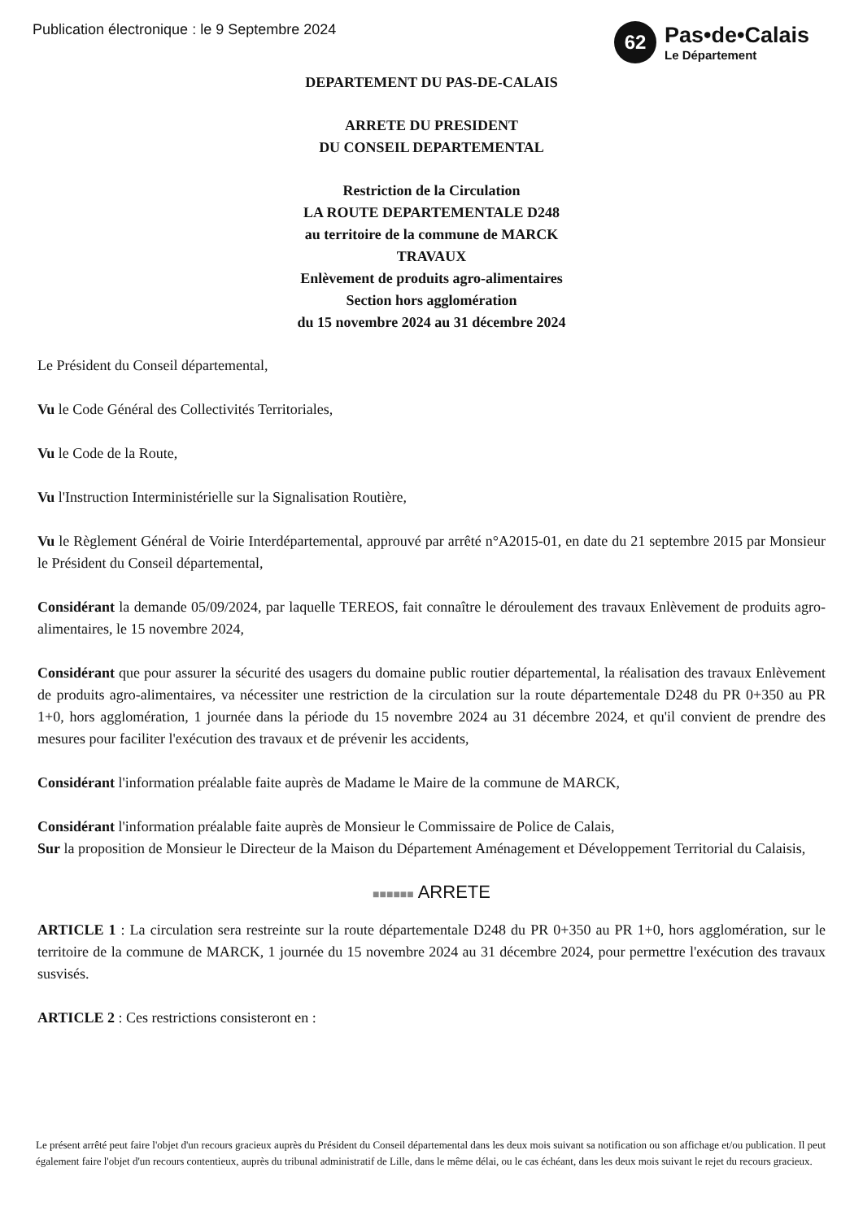Publication électronique : le 9 Septembre 2024
62
Pas•de•Calais
Le Département
DEPARTEMENT DU PAS-DE-CALAIS
ARRETE DU PRESIDENT
DU CONSEIL DEPARTEMENTAL
Restriction de la Circulation
LA ROUTE DEPARTEMENTALE D248
au territoire de la commune de MARCK
TRAVAUX
Enlèvement de produits agro-alimentaires
Section hors agglomération
du 15 novembre 2024 au 31 décembre 2024
Le Président du Conseil départemental,
Vu le Code Général des Collectivités Territoriales,
Vu le Code de la Route,
Vu l'Instruction Interministérielle sur la Signalisation Routière,
Vu le Règlement Général de Voirie Interdépartemental, approuvé par arrêté n°A2015-01, en date du 21 septembre 2015 par Monsieur le Président du Conseil départemental,
Considérant la demande 05/09/2024, par laquelle TEREOS, fait connaître le déroulement des travaux Enlèvement de produits agro-alimentaires, le 15 novembre 2024,
Considérant que pour assurer la sécurité des usagers du domaine public routier départemental, la réalisation des travaux Enlèvement de produits agro-alimentaires, va nécessiter une restriction de la circulation sur la route départementale D248 du PR 0+350 au PR 1+0, hors agglomération, 1 journée dans la période du 15 novembre 2024 au 31 décembre 2024, et qu'il convient de prendre des mesures pour faciliter l'exécution des travaux et de prévenir les accidents,
Considérant l'information préalable faite auprès de Madame le Maire de la commune de MARCK,
Considérant l'information préalable faite auprès de Monsieur le Commissaire de Police de Calais,
Sur la proposition de Monsieur le Directeur de la Maison du Département Aménagement et Développement Territorial du Calaisis,
■■■■■■ ARRETE
ARTICLE 1 : La circulation sera restreinte sur la route départementale D248 du PR 0+350 au PR 1+0, hors agglomération, sur le territoire de la commune de MARCK, 1 journée du 15 novembre 2024 au 31 décembre 2024, pour permettre l'exécution des travaux susvisés.
ARTICLE 2 : Ces restrictions consisteront en :
Le présent arrêté peut faire l'objet d'un recours gracieux auprès du Président du Conseil départemental dans les deux mois suivant sa notification ou son affichage et/ou publication. Il peut également faire l'objet d'un recours contentieux, auprès du tribunal administratif de Lille, dans le même délai, ou le cas échéant, dans les deux mois suivant le rejet du recours gracieux.